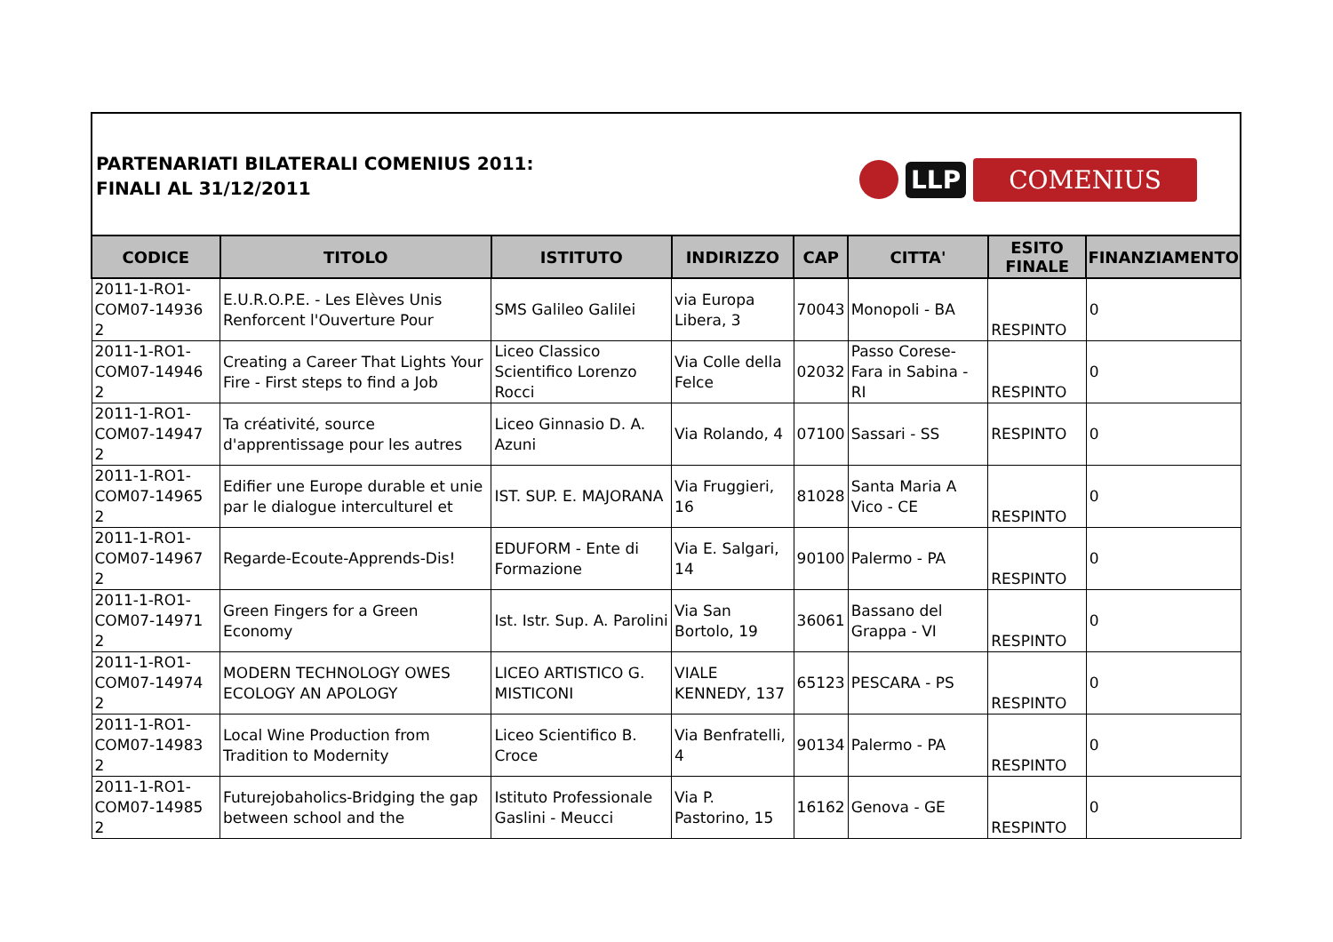PARTENARIATI BILATERALI COMENIUS 2011:
FINALI AL 31/12/2011
LLP COMENIUS
| CODICE | TITOLO | ISTITUTO | INDIRIZZO | CAP | CITTA' | ESITO FINALE | FINANZIAMENTO |
| --- | --- | --- | --- | --- | --- | --- | --- |
| 2011-1-RO1-COM07-14936 2 | E.U.R.O.P.E. - Les Elèves Unis Renforcent l'Ouverture Pour | SMS Galileo Galilei | via Europa Libera, 3 | 70043 | Monopoli - BA | RESPINTO | 0 |
| 2011-1-RO1-COM07-14946 2 | Creating a Career That Lights Your Fire - First steps to find a Job | Liceo Classico Scientifico Lorenzo Rocci | Via Colle della Felce | 02032 | Passo Corese-Fara in Sabina - RI | RESPINTO | 0 |
| 2011-1-RO1-COM07-14947 2 | Ta créativité, source d'apprentissage pour les autres | Liceo Ginnasio D. A. Azuni | Via Rolando, 4 | 07100 | Sassari - SS | RESPINTO | 0 |
| 2011-1-RO1-COM07-14965 2 | Edifier une Europe durable et unie par le dialogue interculturel et | IST. SUP. E. MAJORANA | Via Fruggieri, 16 | 81028 | Santa Maria A Vico - CE | RESPINTO | 0 |
| 2011-1-RO1-COM07-14967 2 | Regarde-Ecoute-Apprends-Dis! | EDUFORM - Ente di Formazione | Via E. Salgari, 14 | 90100 | Palermo - PA | RESPINTO | 0 |
| 2011-1-RO1-COM07-14971 2 | Green Fingers for a Green Economy | Ist. Istr. Sup. A. Parolini | Via San Bortolo, 19 | 36061 | Bassano del Grappa - VI | RESPINTO | 0 |
| 2011-1-RO1-COM07-14974 2 | MODERN TECHNOLOGY OWES ECOLOGY AN APOLOGY | LICEO ARTISTICO G. MISTICONI | VIALE KENNEDY, 137 | 65123 | PESCARA - PS | RESPINTO | 0 |
| 2011-1-RO1-COM07-14983 2 | Local Wine Production from Tradition to Modernity | Liceo Scientifico B. Croce | Via Benfratelli, 4 | 90134 | Palermo - PA | RESPINTO | 0 |
| 2011-1-RO1-COM07-14985 2 | Futurejobaholics-Bridging the gap between school and the | Istituto Professionale Gaslini - Meucci | Via P. Pastorino, 15 | 16162 | Genova - GE | RESPINTO | 0 |